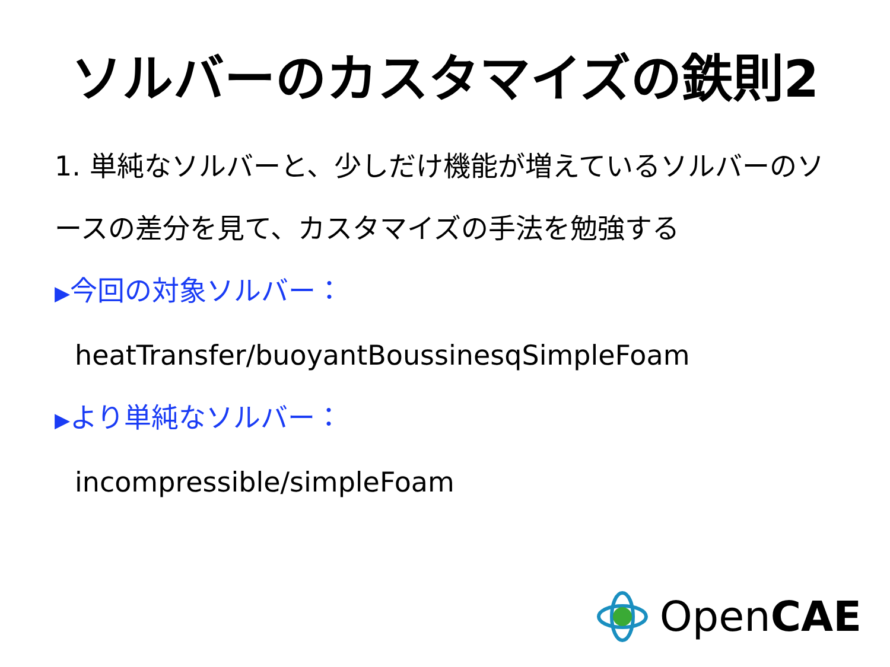ソルバーのカスタマイズの鉄則2
1. 単純なソルバーと、少しだけ機能が増えているソルバーのソースの差分を見て、カスタマイズの手法を勉強する
▶今回の対象ソルバー：
heatTransfer/buoyantBoussinesqSimpleFoam
▶より単純なソルバー：
incompressible/simpleFoam
OpenCAE